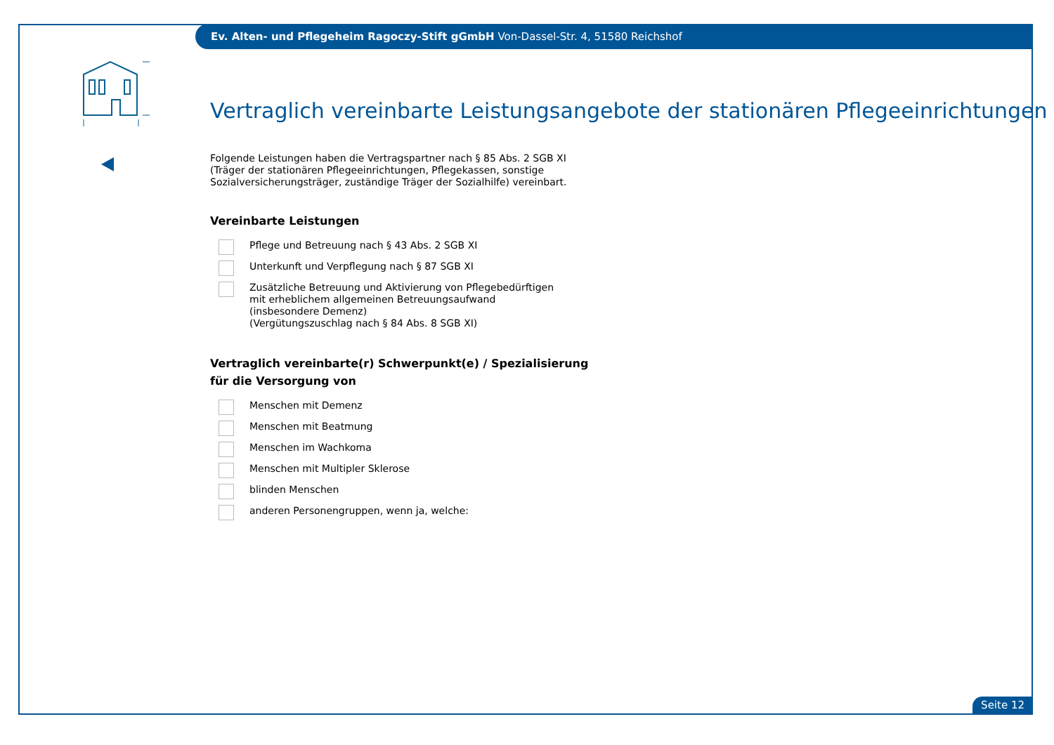Ev. Alten- und Pflegeheim Ragoczy-Stift gGmbH Von-Dassel-Str. 4, 51580 Reichshof
Vertraglich vereinbarte Leistungsangebote der stationären Pflegeeinrichtungen
Folgende Leistungen haben die Vertragspartner nach § 85 Abs. 2 SGB XI (Träger der stationären Pflegeeinrichtungen, Pflegekassen, sonstige Sozialversicherungsträger, zuständige Träger der Sozialhilfe) vereinbart.
Vereinbarte Leistungen
Pflege und Betreuung nach § 43 Abs. 2 SGB XI
Unterkunft und Verpflegung nach § 87 SGB XI
Zusätzliche Betreuung und Aktivierung von Pflegebedürftigen mit erheblichem allgemeinen Betreuungsaufwand (insbesondere Demenz)
(Vergütungszuschlag nach § 84 Abs. 8 SGB XI)
Vertraglich vereinbarte(r) Schwerpunkt(e) / Spezialisierung
für die Versorgung von
Menschen mit Demenz
Menschen mit Beatmung
Menschen im Wachkoma
Menschen mit Multipler Sklerose
blinden Menschen
anderen Personengruppen, wenn ja, welche:
Seite 12